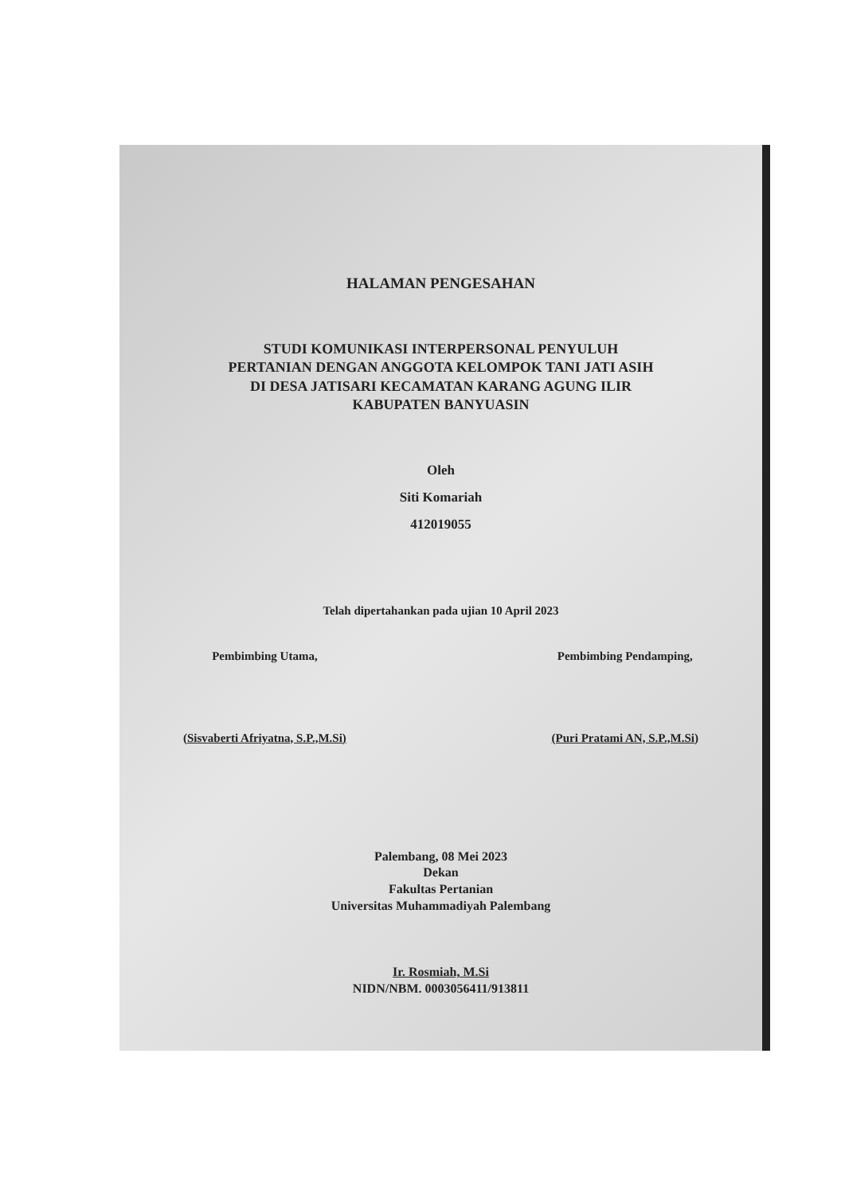HALAMAN PENGESAHAN
STUDI KOMUNIKASI INTERPERSONAL PENYULUH
PERTANIAN DENGAN ANGGOTA KELOMPOK TANI JATI ASIH
DI DESA JATISARI KECAMATAN KARANG AGUNG ILIR
KABUPATEN BANYUASIN
Oleh
Siti Komariah
412019055
Telah dipertahankan pada ujian 10 April 2023
Pembimbing Utama,
(Sisvaberti Afriyatna, S.P.,M.Si)
Pembimbing Pendamping,
(Puri Pratami AN, S.P.,M.Si)
Palembang, 08 Mei 2023
Dekan
Fakultas Pertanian
Universitas Muhammadiyah Palembang
Ir. Rosmiah, M.Si
NIDN/NBM. 0003056411/913811